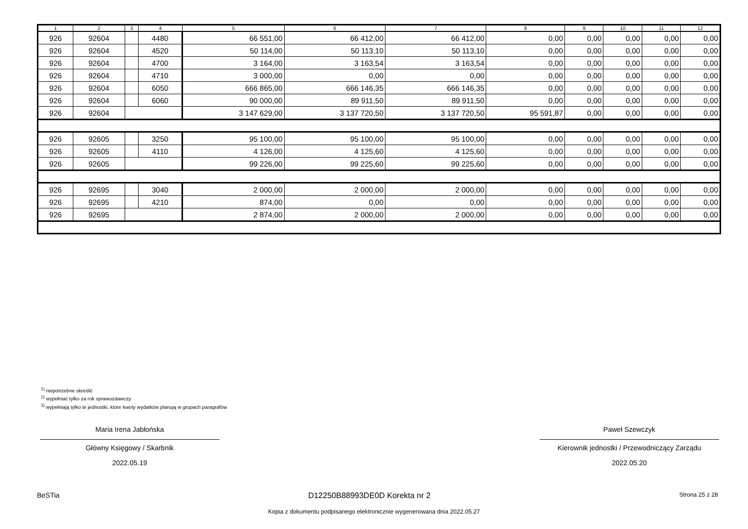| 1 | 2 | 3 | 4 | 5 | 6 | 7 | 8 | 9 | 10 | 11 | 12 |
| --- | --- | --- | --- | --- | --- | --- | --- | --- | --- | --- | --- |
| 926 | 92604 | | 4480 | 66 551,00 | 66 412,00 | 66 412,00 | 0,00 | 0,00 | 0,00 | 0,00 | 0,00 |
| 926 | 92604 | | 4520 | 50 114,00 | 50 113,10 | 50 113,10 | 0,00 | 0,00 | 0,00 | 0,00 | 0,00 |
| 926 | 92604 | | 4700 | 3 164,00 | 3 163,54 | 3 163,54 | 0,00 | 0,00 | 0,00 | 0,00 | 0,00 |
| 926 | 92604 | | 4710 | 3 000,00 | 0,00 | 0,00 | 0,00 | 0,00 | 0,00 | 0,00 | 0,00 |
| 926 | 92604 | | 6050 | 666 865,00 | 666 146,35 | 666 146,35 | 0,00 | 0,00 | 0,00 | 0,00 | 0,00 |
| 926 | 92604 | | 6060 | 90 000,00 | 89 911,50 | 89 911,50 | 0,00 | 0,00 | 0,00 | 0,00 | 0,00 |
| 926 | 92604 | | | 3 147 629,00 | 3 137 720,50 | 3 137 720,50 | 95 591,87 | 0,00 | 0,00 | 0,00 | 0,00 |
| 926 | 92605 | | 3250 | 95 100,00 | 95 100,00 | 95 100,00 | 0,00 | 0,00 | 0,00 | 0,00 | 0,00 |
| 926 | 92605 | | 4110 | 4 126,00 | 4 125,60 | 4 125,60 | 0,00 | 0,00 | 0,00 | 0,00 | 0,00 |
| 926 | 92605 | | | 99 226,00 | 99 225,60 | 99 225,60 | 0,00 | 0,00 | 0,00 | 0,00 | 0,00 |
| 926 | 92695 | | 3040 | 2 000,00 | 2 000,00 | 2 000,00 | 0,00 | 0,00 | 0,00 | 0,00 | 0,00 |
| 926 | 92695 | | 4210 | 874,00 | 0,00 | 0,00 | 0,00 | 0,00 | 0,00 | 0,00 | 0,00 |
| 926 | 92695 | | | 2 874,00 | 2 000,00 | 2 000,00 | 0,00 | 0,00 | 0,00 | 0,00 | 0,00 |
<sup>1)</sup> niepotrzebne skreślić
<sup>2)</sup> wypełniać tylko za rok sprawozdawczy
<sup>3)</sup> wypełniają tylko te jednostki, które kwoty wydatków planują w grupach paragrafów
Maria Irena Jabłońska
Główny Księgowy / Skarbnik
2022.05.19
Paweł Szewczyk
Kierownik jednostki / Przewodniczący Zarządu
2022.05.20
BeSTia D12250B88993DE0D Korekta nr 2 Strona 25 z 28
Kopia z dokumentu podpisanego elektronicznie wygenerowana dnia 2022.05.27